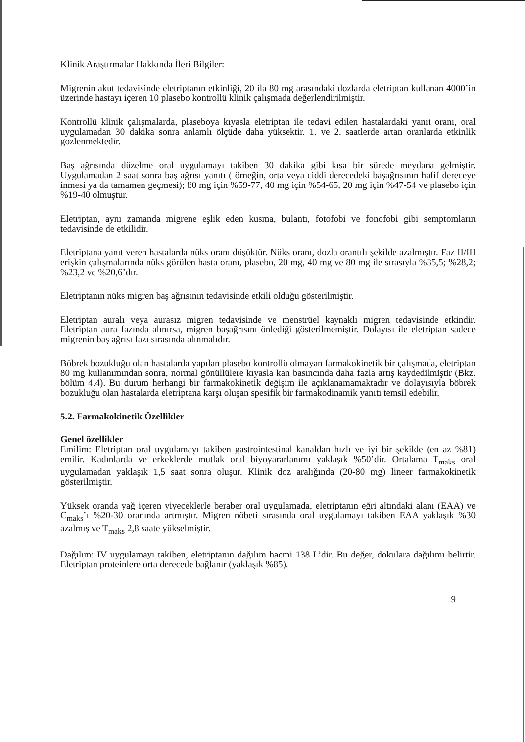Klinik Araştırmalar Hakkında İleri Bilgiler:
Migrenin akut tedavisinde eletriptanın etkinliği, 20 ila 80 mg arasındaki dozlarda eletriptan kullanan 4000’in üzerinde hastayı içeren 10 plasebo kontrollü klinik çalışmada değerlendirilmiştir.
Kontrollü klinik çalışmalarda, plaseboya kıyasla eletriptan ile tedavi edilen hastalardaki yanıt oranı, oral uygulamadan 30 dakika sonra anlamlı ölçüde daha yüksektir. 1. ve 2. saatlerde artan oranlarda etkinlik gözlenmektedir.
Baş ağrısında düzelme oral uygulamayı takiben 30 dakika gibi kısa bir sürede meydana gelmiştir. Uygulamadan 2 saat sonra baş ağrısı yanıtı ( örneğin, orta veya ciddi derecedeki başağrısının hafif dereceye inmesi ya da tamamen geçmesi); 80 mg için %59-77, 40 mg için %54-65, 20 mg için %47-54 ve plasebo için %19-40 olmuştur.
Eletriptan, aynı zamanda migrene eşlik eden kusma, bulantı, fotofobi ve fonofobi gibi semptomların tedavisinde de etkilidir.
Eletriptana yanıt veren hastalarda nüks oranı düşüktür. Nüks oranı, dozla orantılı şekilde azalmıştır. Faz II/III erişkin çalışmalarında nüks görülen hasta oranı, plasebo, 20 mg, 40 mg ve 80 mg ile sırasıyla %35,5; %28,2; %23,2 ve %20,6’dır.
Eletriptanın nüks migren baş ağrısının tedavisinde etkili olduğu gösterilmiştir.
Eletriptan auralı veya aurasız migren tedavisinde ve menstrüel kaynaklı migren tedavisinde etkindir. Eletriptan aura fazında alınırsa, migren başağrısını önlediği gösterilmemiştir. Dolayısı ile eletriptan sadece migrenin baş ağrısı fazı sırasında alınmalıdır.
Böbrek bozukluğu olan hastalarda yapılan plasebo kontrollü olmayan farmakokinetik bir çalışmada, eletriptan 80 mg kullanımından sonra, normal gönüllülere kıyasla kan basıncında daha fazla artış kaydedilmiştir (Bkz. bölüm 4.4). Bu durum herhangi bir farmakokinetik değişim ile açıklanamamaktadır ve dolayısıyla böbrek bozukluğu olan hastalarda eletriptana karşı oluşan spesifik bir farmakodinamik yanıtı temsil edebilir.
5.2. Farmakokinetik Özellikler
Genel özellikler
Emilim: Eletriptan oral uygulamayı takiben gastrointestinal kanaldan hızlı ve iyi bir şekilde (en az %81) emilir. Kadınlarda ve erkeklerde mutlak oral biyoyararlanımı yaklaşık %50’dir. Ortalama T<sub>maks</sub> oral uygulamadan yaklaşık 1,5 saat sonra oluşur. Klinik doz aralığında (20-80 mg) lineer farmakokinetik gösterilmiştir.
Yüksek oranda yağ içeren yiyeceklerle beraber oral uygulamada, eletriptanın eğri altındaki alanı (EAA) ve C<sub>maks</sub>’ı %20-30 oranında artmıştır. Migren nöbeti sırasında oral uygulamayı takiben EAA yaklaşık %30 azalmış ve T<sub>maks</sub> 2,8 saate yükselmiştir.
Dağılım: IV uygulamayı takiben, eletriptanın dağılım hacmi 138 L’dir. Bu değer, dokulara dağılımı belirtir. Eletriptan proteinlere orta derecede bağlanır (yaklaşık %85).
9